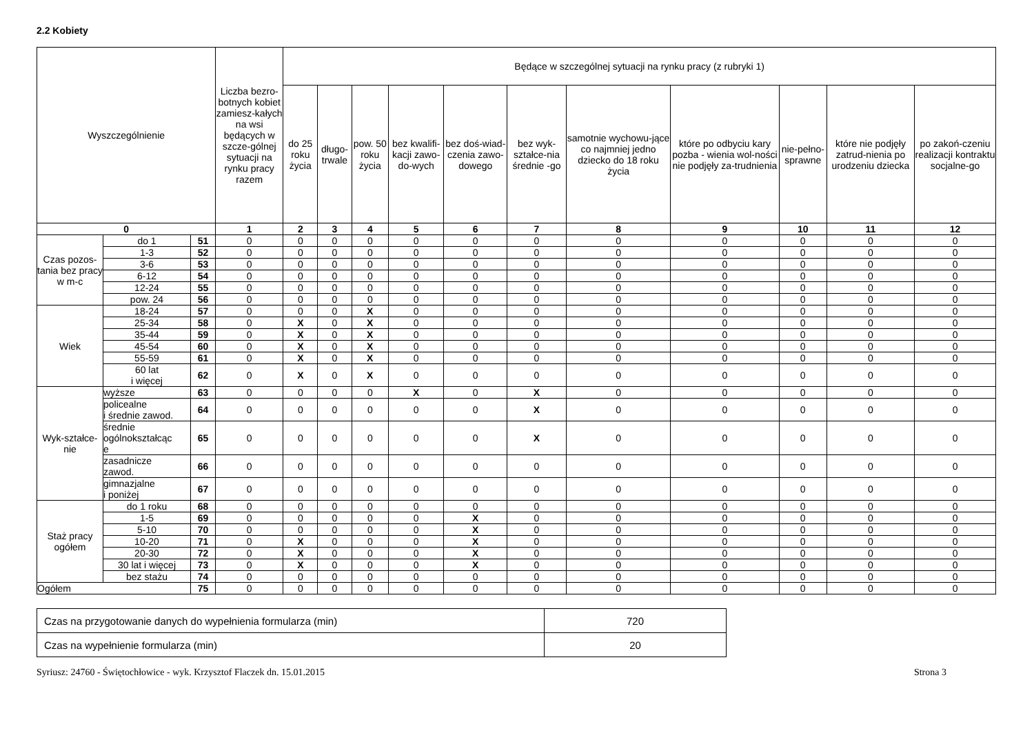2.2 Kobiety
| Wyszczególnienie | | | Liczba bezro-botnych kobiet zamiesz-kałych na wsi będących w szcze-gólnej sytuacji na rynku pracy razem | Będące w szczególnej sytuacji na rynku pracy (z rubryki 1) | | | | | | | | | | |
| --- | --- | --- | --- | --- | --- | --- | --- | --- | --- | --- | --- | --- | --- | --- |
| | | | | do 25 roku życia | długo-trwale | pow. 50 roku życia | bez kwalifi-kacji zawo-do-wych | bez doś-wiad-czenia zawo-dowego | bez wyk-ształce-nia średnie -go | samotnie wychowu-jące co najmniej jedno dziecko do 18 roku życia | które po odbyciu kary pozba - wienia wol-ności nie podjęły za-trudnienia | nie-pełno-sprawne | które nie podjęły zatrud-nienia po urodzeniu dziecka | po zakoń-czeniu realizacji kontraktu socjalne-go |
| 0 | | | 1 | 2 | 3 | 4 | 5 | 6 | 7 | 8 | 9 | 10 | 11 | 12 |
| Czas pozos-tania bez pracy w m-c | do 1 | 51 | 0 | 0 | 0 | 0 | 0 | 0 | 0 | 0 | 0 | 0 | 0 | 0 |
| | 1-3 | 52 | 0 | 0 | 0 | 0 | 0 | 0 | 0 | 0 | 0 | 0 | 0 | 0 |
| | 3-6 | 53 | 0 | 0 | 0 | 0 | 0 | 0 | 0 | 0 | 0 | 0 | 0 | 0 |
| | 6-12 | 54 | 0 | 0 | 0 | 0 | 0 | 0 | 0 | 0 | 0 | 0 | 0 | 0 |
| | 12-24 | 55 | 0 | 0 | 0 | 0 | 0 | 0 | 0 | 0 | 0 | 0 | 0 | 0 |
| | pow. 24 | 56 | 0 | 0 | 0 | 0 | 0 | 0 | 0 | 0 | 0 | 0 | 0 | 0 |
| Wiek | 18-24 | 57 | 0 | 0 | 0 | X | 0 | 0 | 0 | 0 | 0 | 0 | 0 | 0 |
| | 25-34 | 58 | 0 | X | 0 | X | 0 | 0 | 0 | 0 | 0 | 0 | 0 | 0 |
| | 35-44 | 59 | 0 | X | 0 | X | 0 | 0 | 0 | 0 | 0 | 0 | 0 | 0 |
| | 45-54 | 60 | 0 | X | 0 | X | 0 | 0 | 0 | 0 | 0 | 0 | 0 | 0 |
| | 55-59 | 61 | 0 | X | 0 | X | 0 | 0 | 0 | 0 | 0 | 0 | 0 | 0 |
| | 60 lat i więcej | 62 | 0 | X | 0 | X | 0 | 0 | 0 | 0 | 0 | 0 | 0 | 0 |
| Wyk-ształce-nie | wyższe | 63 | 0 | 0 | 0 | 0 | X | 0 | X | 0 | 0 | 0 | 0 | 0 |
| | policealne i średnie zawod. | 64 | 0 | 0 | 0 | 0 | 0 | 0 | X | 0 | 0 | 0 | 0 | 0 |
| | średnie ogólnokształcąc e | 65 | 0 | 0 | 0 | 0 | 0 | 0 | X | 0 | 0 | 0 | 0 | 0 |
| | zasadnicze zawod. | 66 | 0 | 0 | 0 | 0 | 0 | 0 | 0 | 0 | 0 | 0 | 0 | 0 |
| | gimnazjalne i poniżej | 67 | 0 | 0 | 0 | 0 | 0 | 0 | 0 | 0 | 0 | 0 | 0 | 0 |
| Staż pracy ogółem | do 1 roku | 68 | 0 | 0 | 0 | 0 | 0 | 0 | 0 | 0 | 0 | 0 | 0 | 0 |
| | 1-5 | 69 | 0 | 0 | 0 | 0 | 0 | X | 0 | 0 | 0 | 0 | 0 | 0 |
| | 5-10 | 70 | 0 | 0 | 0 | 0 | 0 | X | 0 | 0 | 0 | 0 | 0 | 0 |
| | 10-20 | 71 | 0 | X | 0 | 0 | 0 | X | 0 | 0 | 0 | 0 | 0 | 0 |
| | 20-30 | 72 | 0 | X | 0 | 0 | 0 | X | 0 | 0 | 0 | 0 | 0 | 0 |
| | 30 lat i więcej | 73 | 0 | X | 0 | 0 | 0 | X | 0 | 0 | 0 | 0 | 0 | 0 |
| | bez stażu | 74 | 0 | 0 | 0 | 0 | 0 | 0 | 0 | 0 | 0 | 0 | 0 | 0 |
| Ogółem | | 75 | 0 | 0 | 0 | 0 | 0 | 0 | 0 | 0 | 0 | 0 | 0 | 0 |
| Czas na przygotowanie danych do wypełnienia formularza (min) | 720 |
| Czas na wypełnienie formularza (min) | 20 |
Syriusz: 24760 - Świętochłowice - wyk. Krzysztof Flaczek dn. 15.01.2015 Strona 3